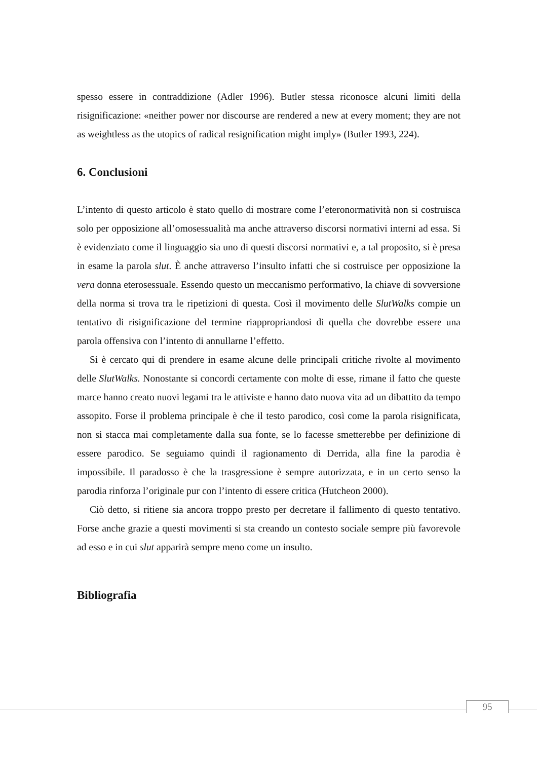spesso essere in contraddizione (Adler 1996). Butler stessa riconosce alcuni limiti della risignificazione: «neither power nor discourse are rendered a new at every moment; they are not as weightless as the utopics of radical resignification might imply» (Butler 1993, 224).
6. Conclusioni
L’intento di questo articolo è stato quello di mostrare come l’eteronormatività non si costruisca solo per opposizione all’omosessualità ma anche attraverso discorsi normativi interni ad essa. Si è evidenziato come il linguaggio sia uno di questi discorsi normativi e, a tal proposito, si è presa in esame la parola slut. È anche attraverso l’insulto infatti che si costruisce per opposizione la vera donna eterosessuale. Essendo questo un meccanismo performativo, la chiave di sovversione della norma si trova tra le ripetizioni di questa. Così il movimento delle SlutWalks compie un tentativo di risignificazione del termine riappropriandosi di quella che dovrebbe essere una parola offensiva con l’intento di annullarne l’effetto.
Si è cercato qui di prendere in esame alcune delle principali critiche rivolte al movimento delle SlutWalks. Nonostante si concordi certamente con molte di esse, rimane il fatto che queste marce hanno creato nuovi legami tra le attiviste e hanno dato nuova vita ad un dibattito da tempo assopito. Forse il problema principale è che il testo parodico, così come la parola risignificata, non si stacca mai completamente dalla sua fonte, se lo facesse smetterebbe per definizione di essere parodico. Se seguiamo quindi il ragionamento di Derrida, alla fine la parodia è impossibile. Il paradosso è che la trasgressione è sempre autorizzata, e in un certo senso la parodia rinforza l’originale pur con l’intento di essere critica (Hutcheon 2000).
Ciò detto, si ritiene sia ancora troppo presto per decretare il fallimento di questo tentativo. Forse anche grazie a questi movimenti si sta creando un contesto sociale sempre più favorevole ad esso e in cui slut apparirà sempre meno come un insulto.
Bibliografia
95